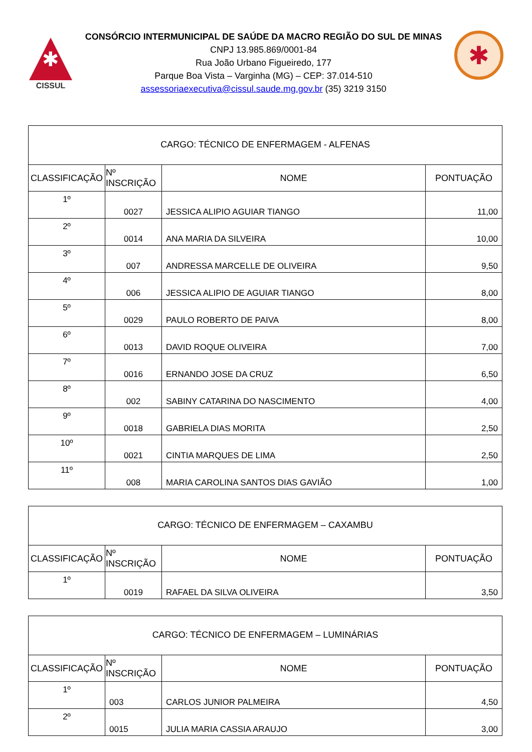✱
CISSUL
CONSÓRCIO INTERMUNICIPAL DE SAÚDE DA MACRO REGIÃO DO SUL DE MINAS
CNPJ 13.985.869/0001-84
Rua João Urbano Figueiredo, 177
Parque Boa Vista – Varginha (MG) – CEP: 37.014-510
assessoriaexecutiva@cissul.saude.mg.gov.br (35) 3219 3150
✱
| CARGO: TÉCNICO DE ENFERMAGEM - ALFENAS | | | |
| CLASSIFICAÇÃO | Nº INSCRIÇÃO | NOME | PONTUAÇÃO |
| 1º | 0027 | JESSICA ALIPIO AGUIAR TIANGO | 11,00 |
| 2º | 0014 | ANA MARIA DA SILVEIRA | 10,00 |
| 3º | 007 | ANDRESSA MARCELLE DE OLIVEIRA | 9,50 |
| 4º | 006 | JESSICA ALIPIO DE AGUIAR TIANGO | 8,00 |
| 5º | 0029 | PAULO ROBERTO DE PAIVA | 8,00 |
| 6º | 0013 | DAVID ROQUE OLIVEIRA | 7,00 |
| 7º | 0016 | ERNANDO JOSE DA CRUZ | 6,50 |
| 8º | 002 | SABINY CATARINA DO NASCIMENTO | 4,00 |
| 9º | 0018 | GABRIELA DIAS MORITA | 2,50 |
| 10º | 0021 | CINTIA MARQUES DE LIMA | 2,50 |
| 11º | 008 | MARIA CAROLINA SANTOS DIAS GAVIÃO | 1,00 |
| CARGO: TÉCNICO DE ENFERMAGEM – CAXAMBU | | | |
| CLASSIFICAÇÃO | Nº INSCRIÇÃO | NOME | PONTUAÇÃO |
| 1º | 0019 | RAFAEL DA SILVA OLIVEIRA | 3,50 |
| CARGO: TÉCNICO DE ENFERMAGEM – LUMINÁRIAS | | | |
| CLASSIFICAÇÃO | Nº INSCRIÇÃO | NOME | PONTUAÇÃO |
| 1º | 003 | CARLOS JUNIOR PALMEIRA | 4,50 |
| 2º | 0015 | JULIA MARIA CASSIA ARAUJO | 3,00 |